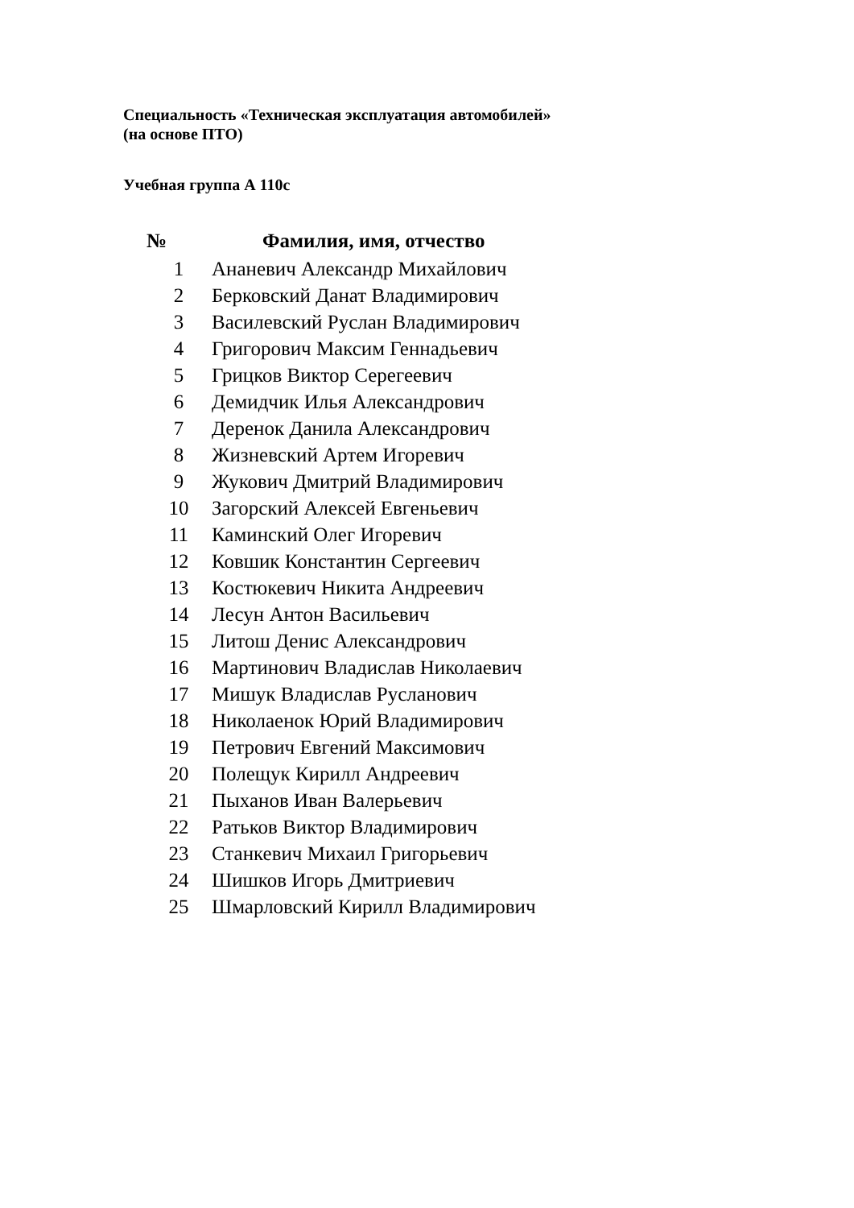Специальность «Техническая эксплуатация автомобилей»
(на основе ПТО)
Учебная группа А 110с
| № | Фамилия, имя, отчество |
| --- | --- |
| 1 | Ананевич Александр Михайлович |
| 2 | Берковский Данат Владимирович |
| 3 | Василевский Руслан Владимирович |
| 4 | Григорович Максим Геннадьевич |
| 5 | Грицков Виктор Серегеевич |
| 6 | Демидчик Илья Александрович |
| 7 | Деренок Данила Александрович |
| 8 | Жизневский Артем Игоревич |
| 9 | Жукович Дмитрий Владимирович |
| 10 | Загорский Алексей Евгеньевич |
| 11 | Каминский Олег Игоревич |
| 12 | Ковшик Константин Сергеевич |
| 13 | Костюкевич Никита Андреевич |
| 14 | Лесун Антон Васильевич |
| 15 | Литош Денис Александрович |
| 16 | Мартинович Владислав Николаевич |
| 17 | Мишук Владислав Русланович |
| 18 | Николаенок Юрий Владимирович |
| 19 | Петрович Евгений Максимович |
| 20 | Полещук Кирилл Андреевич |
| 21 | Пыханов Иван Валерьевич |
| 22 | Ратьков Виктор Владимирович |
| 23 | Станкевич Михаил Григорьевич |
| 24 | Шишков Игорь Дмитриевич |
| 25 | Шмарловский Кирилл Владимирович |